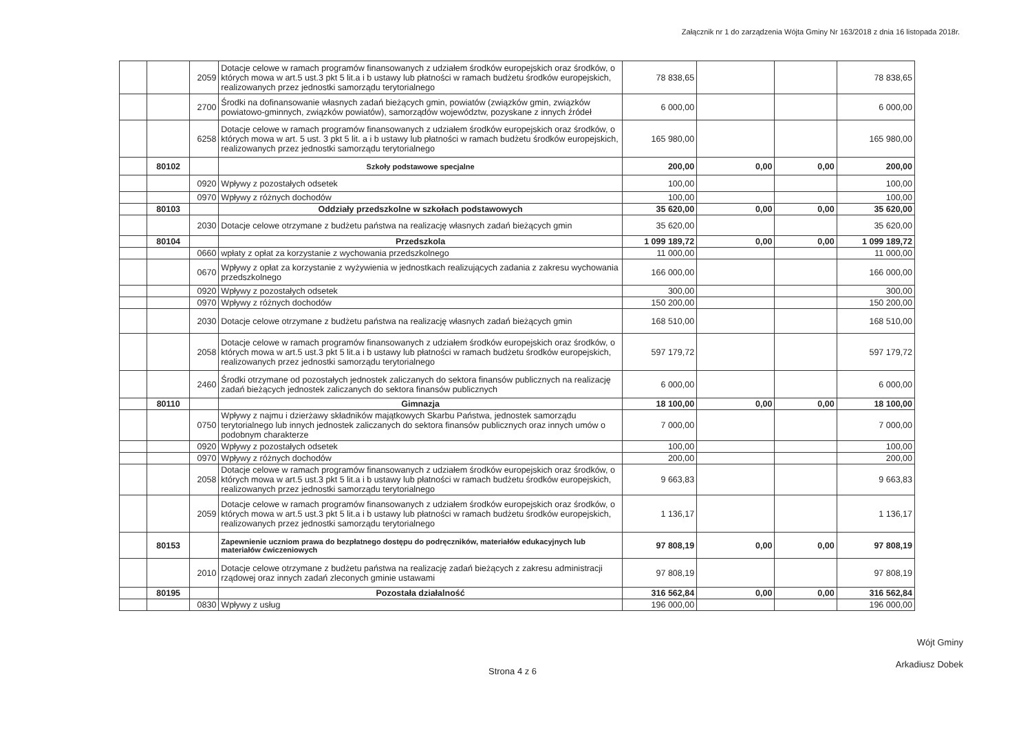Załącznik nr 1 do zarządzenia Wójta Gminy Nr 163/2018 z dnia 16 listopada 2018r.
| | | 2059 | Dotacje celowe w ramach programów finansowanych z udziałem środków europejskich oraz środków, o których mowa w art.5 ust.3 pkt 5 lit.a i b ustawy lub płatności w ramach budżetu środków europejskich, realizowanych przez jednostki samorządu terytorialnego | 78 838,65 | | | 78 838,65 |
| | | 2700 | Środki na dofinansowanie własnych zadań bieżących gmin, powiatów (związków gmin, związków powiatowo-gminnych, związków powiatów), samorządów województw, pozyskane z innych źródeł | 6 000,00 | | | 6 000,00 |
| | | 6258 | Dotacje celowe w ramach programów finansowanych z udziałem środków europejskich oraz środków, o których mowa w art. 5 ust. 3 pkt 5 lit. a i b ustawy lub płatności w ramach budżetu środków europejskich, realizowanych przez jednostki samorządu terytorialnego | 165 980,00 | | | 165 980,00 |
| | 80102 | | Szkoły podstawowe specjalne | 200,00 | 0,00 | 0,00 | 200,00 |
| | | 0920 | Wpływy z pozostałych odsetek | 100,00 | | | 100,00 |
| | | 0970 | Wpływy z różnych dochodów | 100,00 | | | 100,00 |
| | 80103 | | Oddziały przedszkolne w szkołach podstawowych | 35 620,00 | 0,00 | 0,00 | 35 620,00 |
| | | 2030 | Dotacje celowe otrzymane z budżetu państwa na realizację własnych zadań bieżących gmin | 35 620,00 | | | 35 620,00 |
| | 80104 | | Przedszkola | 1 099 189,72 | 0,00 | 0,00 | 1 099 189,72 |
| | | 0660 | wpłaty z opłat za korzystanie z wychowania przedszkolnego | 11 000,00 | | | 11 000,00 |
| | | 0670 | Wpływy z opłat za korzystanie z wyżywienia w jednostkach realizujących zadania z zakresu wychowania przedszkolnego | 166 000,00 | | | 166 000,00 |
| | | 0920 | Wpływy z pozostałych odsetek | 300,00 | | | 300,00 |
| | | 0970 | Wpływy z różnych dochodów | 150 200,00 | | | 150 200,00 |
| | | 2030 | Dotacje celowe otrzymane z budżetu państwa na realizację własnych zadań bieżących gmin | 168 510,00 | | | 168 510,00 |
| | | 2058 | Dotacje celowe w ramach programów finansowanych z udziałem środków europejskich oraz środków, o których mowa w art.5 ust.3 pkt 5 lit.a i b ustawy lub płatności w ramach budżetu środków europejskich, realizowanych przez jednostki samorządu terytorialnego | 597 179,72 | | | 597 179,72 |
| | | 2460 | Środki otrzymane od pozostałych jednostek zaliczanych do sektora finansów publicznych na realizację zadań bieżących jednostek zaliczanych do sektora finansów publicznych | 6 000,00 | | | 6 000,00 |
| | 80110 | | Gimnazja | 18 100,00 | 0,00 | 0,00 | 18 100,00 |
| | | 0750 | Wpływy z najmu i dzierżawy składników majątkowych Skarbu Państwa, jednostek samorządu terytorialnego lub innych jednostek zaliczanych do sektora finansów publicznych oraz innych umów o podobnym charakterze | 7 000,00 | | | 7 000,00 |
| | | 0920 | Wpływy z pozostałych odsetek | 100,00 | | | 100,00 |
| | | 0970 | Wpływy z różnych dochodów | 200,00 | | | 200,00 |
| | | 2058 | Dotacje celowe w ramach programów finansowanych z udziałem środków europejskich oraz środków, o których mowa w art.5 ust.3 pkt 5 lit.a i b ustawy lub płatności w ramach budżetu środków europejskich, realizowanych przez jednostki samorządu terytorialnego | 9 663,83 | | | 9 663,83 |
| | | 2059 | Dotacje celowe w ramach programów finansowanych z udziałem środków europejskich oraz środków, o których mowa w art.5 ust.3 pkt 5 lit.a i b ustawy lub płatności w ramach budżetu środków europejskich, realizowanych przez jednostki samorządu terytorialnego | 1 136,17 | | | 1 136,17 |
| | 80153 | | Zapewnienie uczniom prawa do bezpłatnego dostępu do podręczników, materiałów edukacyjnych lub materiałów ćwiczeniowych | 97 808,19 | 0,00 | 0,00 | 97 808,19 |
| | | 2010 | Dotacje celowe otrzymane z budżetu państwa na realizację zadań bieżących z zakresu administracji rządowej oraz innych zadań zleconych gminie ustawami | 97 808,19 | | | 97 808,19 |
| | 80195 | | Pozostała działalność | 316 562,84 | 0,00 | 0,00 | 316 562,84 |
| | | 0830 | Wpływy z usług | 196 000,00 | | | 196 000,00 |
Strona 4 z 6
Wójt Gminy
Arkadiusz Dobek